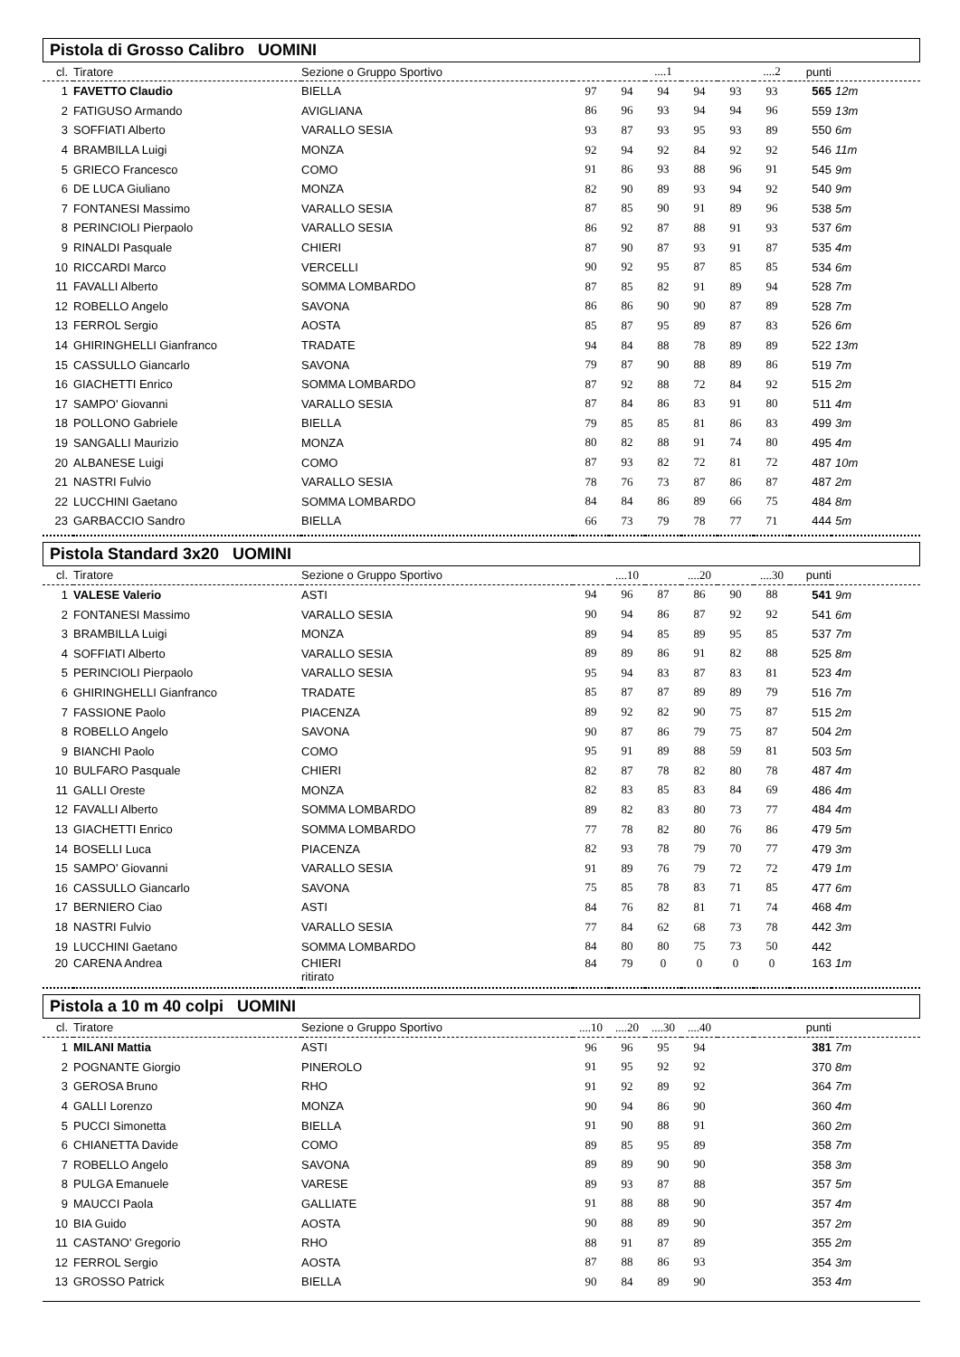Pistola di Grosso Calibro UOMINI
| cl. | Tiratore | Sezione o Gruppo Sportivo | | | ....1 | | | ....2 | punti | |
| --- | --- | --- | --- | --- | --- | --- | --- | --- | --- | --- |
| 1 | FAVETTO Claudio | BIELLA | 97 | 94 | 94 | 94 | 93 | 93 | 565 | 12m |
| 2 | FATIGUSO Armando | AVIGLIANA | 86 | 96 | 93 | 94 | 94 | 96 | 559 | 13m |
| 3 | SOFFIATI Alberto | VARALLO SESIA | 93 | 87 | 93 | 95 | 93 | 89 | 550 | 6m |
| 4 | BRAMBILLA Luigi | MONZA | 92 | 94 | 92 | 84 | 92 | 92 | 546 | 11m |
| 5 | GRIECO Francesco | COMO | 91 | 86 | 93 | 88 | 96 | 91 | 545 | 9m |
| 6 | DE LUCA Giuliano | MONZA | 82 | 90 | 89 | 93 | 94 | 92 | 540 | 9m |
| 7 | FONTANESI Massimo | VARALLO SESIA | 87 | 85 | 90 | 91 | 89 | 96 | 538 | 5m |
| 8 | PERINCIOLI Pierpaolo | VARALLO SESIA | 86 | 92 | 87 | 88 | 91 | 93 | 537 | 6m |
| 9 | RINALDI Pasquale | CHIERI | 87 | 90 | 87 | 93 | 91 | 87 | 535 | 4m |
| 10 | RICCARDI Marco | VERCELLI | 90 | 92 | 95 | 87 | 85 | 85 | 534 | 6m |
| 11 | FAVALLI Alberto | SOMMA LOMBARDO | 87 | 85 | 82 | 91 | 89 | 94 | 528 | 7m |
| 12 | ROBELLO Angelo | SAVONA | 86 | 86 | 90 | 90 | 87 | 89 | 528 | 7m |
| 13 | FERROL Sergio | AOSTA | 85 | 87 | 95 | 89 | 87 | 83 | 526 | 6m |
| 14 | GHIRINGHELLI Gianfranco | TRADATE | 94 | 84 | 88 | 78 | 89 | 89 | 522 | 13m |
| 15 | CASSULLO Giancarlo | SAVONA | 79 | 87 | 90 | 88 | 89 | 86 | 519 | 7m |
| 16 | GIACHETTI Enrico | SOMMA LOMBARDO | 87 | 92 | 88 | 72 | 84 | 92 | 515 | 2m |
| 17 | SAMPO' Giovanni | VARALLO SESIA | 87 | 84 | 86 | 83 | 91 | 80 | 511 | 4m |
| 18 | POLLONO Gabriele | BIELLA | 79 | 85 | 85 | 81 | 86 | 83 | 499 | 3m |
| 19 | SANGALLI Maurizio | MONZA | 80 | 82 | 88 | 91 | 74 | 80 | 495 | 4m |
| 20 | ALBANESE Luigi | COMO | 87 | 93 | 82 | 72 | 81 | 72 | 487 | 10m |
| 21 | NASTRI Fulvio | VARALLO SESIA | 78 | 76 | 73 | 87 | 86 | 87 | 487 | 2m |
| 22 | LUCCHINI Gaetano | SOMMA LOMBARDO | 84 | 84 | 86 | 89 | 66 | 75 | 484 | 8m |
| 23 | GARBACCIO Sandro | BIELLA | 66 | 73 | 79 | 78 | 77 | 71 | 444 | 5m |
Pistola Standard 3x20 UOMINI
| cl. | Tiratore | Sezione o Gruppo Sportivo | | ....10 | | ....20 | | ....30 | punti | |
| --- | --- | --- | --- | --- | --- | --- | --- | --- | --- | --- |
| 1 | VALESE Valerio | ASTI | 94 | 96 | 87 | 86 | 90 | 88 | 541 | 9m |
| 2 | FONTANESI Massimo | VARALLO SESIA | 90 | 94 | 86 | 87 | 92 | 92 | 541 | 6m |
| 3 | BRAMBILLA Luigi | MONZA | 89 | 94 | 85 | 89 | 95 | 85 | 537 | 7m |
| 4 | SOFFIATI Alberto | VARALLO SESIA | 89 | 89 | 86 | 91 | 82 | 88 | 525 | 8m |
| 5 | PERINCIOLI Pierpaolo | VARALLO SESIA | 95 | 94 | 83 | 87 | 83 | 81 | 523 | 4m |
| 6 | GHIRINGHELLI Gianfranco | TRADATE | 85 | 87 | 87 | 89 | 89 | 79 | 516 | 7m |
| 7 | FASSIONE Paolo | PIACENZA | 89 | 92 | 82 | 90 | 75 | 87 | 515 | 2m |
| 8 | ROBELLO Angelo | SAVONA | 90 | 87 | 86 | 79 | 75 | 87 | 504 | 2m |
| 9 | BIANCHI Paolo | COMO | 95 | 91 | 89 | 88 | 59 | 81 | 503 | 5m |
| 10 | BULFARO Pasquale | CHIERI | 82 | 87 | 78 | 82 | 80 | 78 | 487 | 4m |
| 11 | GALLI Oreste | MONZA | 82 | 83 | 85 | 83 | 84 | 69 | 486 | 4m |
| 12 | FAVALLI Alberto | SOMMA LOMBARDO | 89 | 82 | 83 | 80 | 73 | 77 | 484 | 4m |
| 13 | GIACHETTI Enrico | SOMMA LOMBARDO | 77 | 78 | 82 | 80 | 76 | 86 | 479 | 5m |
| 14 | BOSELLI Luca | PIACENZA | 82 | 93 | 78 | 79 | 70 | 77 | 479 | 3m |
| 15 | SAMPO' Giovanni | VARALLO SESIA | 91 | 89 | 76 | 79 | 72 | 72 | 479 | 1m |
| 16 | CASSULLO Giancarlo | SAVONA | 75 | 85 | 78 | 83 | 71 | 85 | 477 | 6m |
| 17 | BERNIERO Ciao | ASTI | 84 | 76 | 82 | 81 | 71 | 74 | 468 | 4m |
| 18 | NASTRI Fulvio | VARALLO SESIA | 77 | 84 | 62 | 68 | 73 | 78 | 442 | 3m |
| 19 | LUCCHINI Gaetano | SOMMA LOMBARDO | 84 | 80 | 80 | 75 | 73 | 50 | 442 | |
| 20 | CARENA Andrea | CHIERI ritirato | 84 | 79 | 0 | 0 | 0 | 0 | 163 | 1m |
Pistola a 10 m 40 colpi UOMINI
| cl. | Tiratore | Sezione o Gruppo Sportivo | ....10 | ....20 | ....30 | ....40 | | | punti | |
| --- | --- | --- | --- | --- | --- | --- | --- | --- | --- | --- |
| 1 | MILANI Mattia | ASTI | 96 | 96 | 95 | 94 | | | 381 | 7m |
| 2 | POGNANTE Giorgio | PINEROLO | 91 | 95 | 92 | 92 | | | 370 | 8m |
| 3 | GEROSA Bruno | RHO | 91 | 92 | 89 | 92 | | | 364 | 7m |
| 4 | GALLI Lorenzo | MONZA | 90 | 94 | 86 | 90 | | | 360 | 4m |
| 5 | PUCCI Simonetta | BIELLA | 91 | 90 | 88 | 91 | | | 360 | 2m |
| 6 | CHIANETTA Davide | COMO | 89 | 85 | 95 | 89 | | | 358 | 7m |
| 7 | ROBELLO Angelo | SAVONA | 89 | 89 | 90 | 90 | | | 358 | 3m |
| 8 | PULGA Emanuele | VARESE | 89 | 93 | 87 | 88 | | | 357 | 5m |
| 9 | MAUCCI Paola | GALLIATE | 91 | 88 | 88 | 90 | | | 357 | 4m |
| 10 | BIA Guido | AOSTA | 90 | 88 | 89 | 90 | | | 357 | 2m |
| 11 | CASTANO' Gregorio | RHO | 88 | 91 | 87 | 89 | | | 355 | 2m |
| 12 | FERROL Sergio | AOSTA | 87 | 88 | 86 | 93 | | | 354 | 3m |
| 13 | GROSSO Patrick | BIELLA | 90 | 84 | 89 | 90 | | | 353 | 4m |